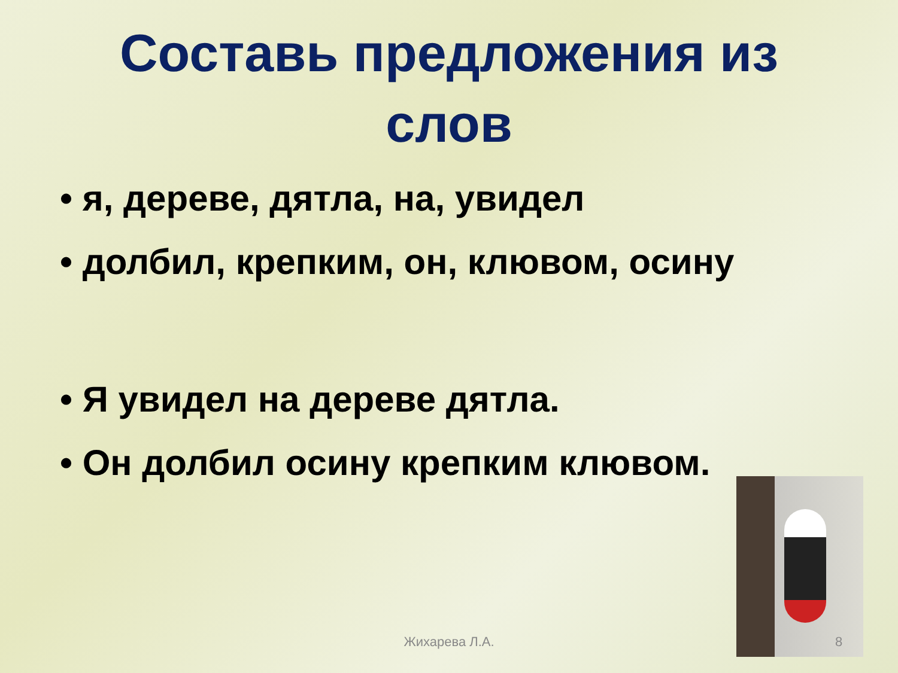Составь предложения из слов
• я, дереве, дятла, на, увидел
• долбил, крепким, он, клювом, осину
• Я увидел на дереве дятла.
• Он долбил осину крепким клювом.
Жихарева Л.А. 8